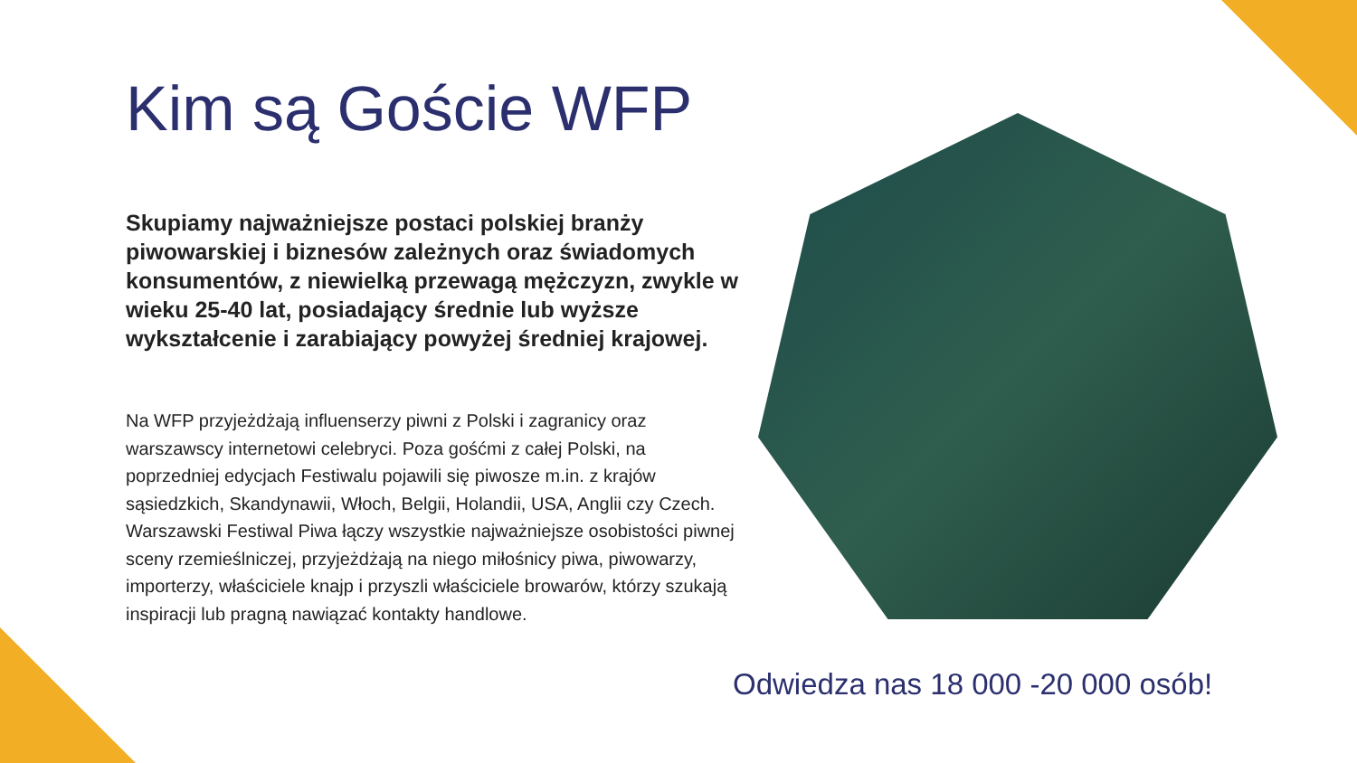Kim są Goście WFP
Skupiamy najważniejsze postaci polskiej branży piwowarskiej i biznesów zależnych oraz świadomych konsumentów, z niewielką przewagą mężczyzn, zwykle w wieku 25-40 lat, posiadający średnie lub wyższe wykształcenie i zarabiający powyżej średniej krajowej.
Na WFP przyjeżdżają influenserzy piwni z Polski i zagranicy oraz warszawscy internetowi celebryci. Poza gośćmi z całej Polski, na poprzedniej edycjach Festiwalu pojawili się piwosze m.in. z krajów sąsiedzkich, Skandynawii, Włoch, Belgii, Holandii, USA, Anglii czy Czech. Warszawski Festiwal Piwa łączy wszystkie najważniejsze osobistości piwnej sceny rzemieślniczej, przyjeżdżają na niego miłośnicy piwa, piwowarzy, importerzy, właściciele knajp i przyszli właściciele browarów, którzy szukają inspiracji lub pragną nawiązać kontakty handlowe.
Odwiedza nas 18 000 -20 000 osób!